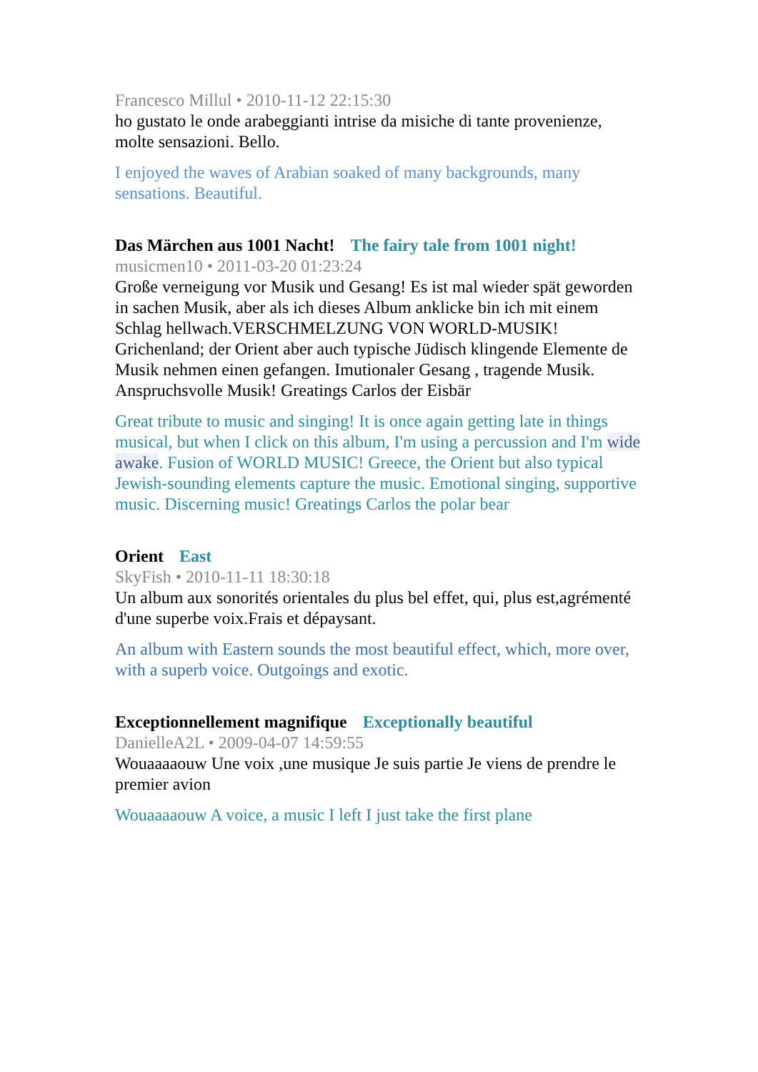Francesco Millul • 2010-11-12 22:15:30
ho gustato le onde arabeggianti intrise da misiche di tante provenienze, molte sensazioni. Bello.
I enjoyed the waves of Arabian soaked of many backgrounds, many sensations. Beautiful.
Das Märchen aus 1001 Nacht! The fairy tale from 1001 night!
musicmen10 • 2011-03-20 01:23:24
Große verneigung vor Musik und Gesang! Es ist mal wieder spät geworden in sachen Musik, aber als ich dieses Album anklicke bin ich mit einem Schlag hellwach.VERSCHMELZUNG VON WORLD-MUSIK! Grichenland; der Orient aber auch typische Jüdisch klingende Elemente de Musik nehmen einen gefangen. Imutionaler Gesang , tragende Musik. Anspruchsvolle Musik! Greatings Carlos der Eisbär
Great tribute to music and singing! It is once again getting late in things musical, but when I click on this album, I'm using a percussion and I'm wide awake. Fusion of WORLD MUSIC! Greece, the Orient but also typical Jewish-sounding elements capture the music. Emotional singing, supportive music. Discerning music! Greatings Carlos the polar bear
Orient East
SkyFish • 2010-11-11 18:30:18
Un album aux sonorités orientales du plus bel effet, qui, plus est,agrémenté d'une superbe voix.Frais et dépaysant.
An album with Eastern sounds the most beautiful effect, which, more over, with a superb voice. Outgoings and exotic.
Exceptionnellement magnifique Exceptionally beautiful
DanielleA2L • 2009-04-07 14:59:55
Wouaaaaouw Une voix ,une musique Je suis partie Je viens de prendre le premier avion
Wouaaaaouw A voice, a music I left I just take the first plane